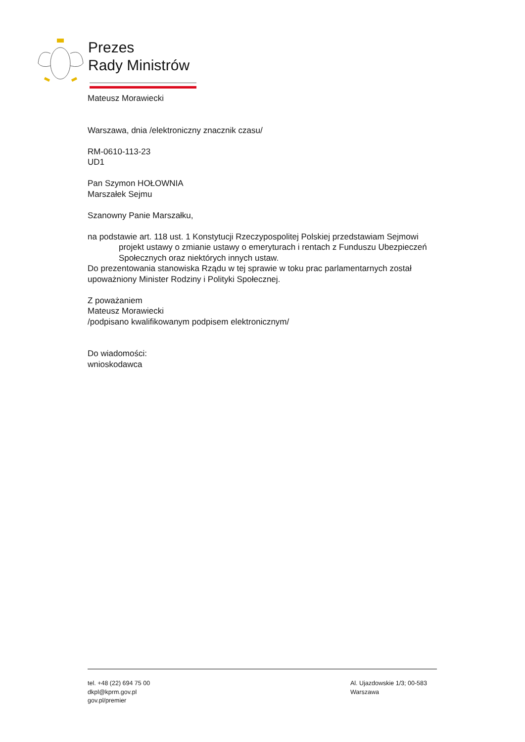Prezes
Rady Ministrów
Mateusz Morawiecki
Warszawa, dnia /elektroniczny znacznik czasu/
RM-0610-113-23
UD1
Pan Szymon HOŁOWNIA
Marszałek Sejmu
Szanowny Panie Marszałku,
na podstawie art. 118 ust. 1 Konstytucji Rzeczypospolitej Polskiej przedstawiam Sejmowi
projekt ustawy o zmianie ustawy o emeryturach i rentach z Funduszu Ubezpieczeń Społecznych oraz niektórych innych ustaw.
Do prezentowania stanowiska Rządu w tej sprawie w toku prac parlamentarnych został upoważniony Minister Rodziny i Polityki Społecznej.
Z poważaniem
Mateusz Morawiecki
/podpisano kwalifikowanym podpisem elektronicznym/
Do wiadomości:
wnioskodawca
tel. +48 (22) 694 75 00
dkpl@kprm.gov.pl
gov.pl/premier
Al. Ujazdowskie 1/3; 00-583 Warszawa